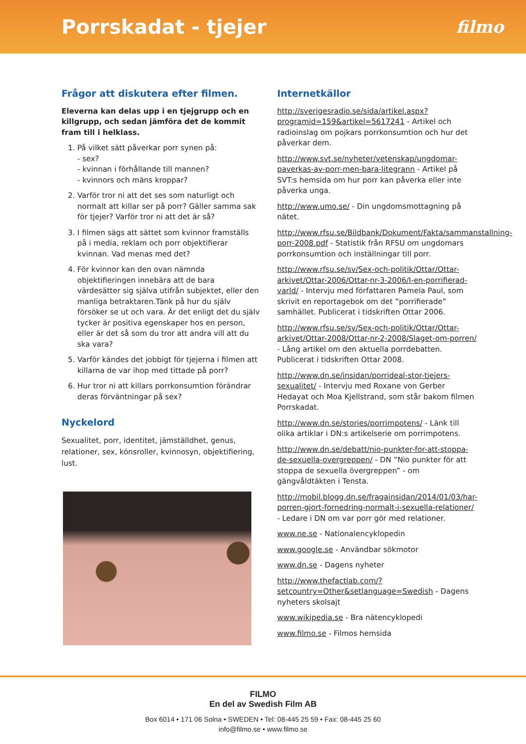Porrskadat - tjejer
filmo
Frågor att diskutera efter filmen.
Eleverna kan delas upp i en tjejgrupp och en killgrupp, och sedan jämföra det de kommit fram till i helklass.
1. På vilket sätt påverkar porr synen på:
- sex?
- kvinnan i förhållande till mannen?
- kvinnors och mäns kroppar?
2. Varför tror ni att det ses som naturligt och normalt att killar ser på porr? Gäller samma sak för tjejer? Varför tror ni att det är så?
3. I filmen sägs att sättet som kvinnor framställs på i media, reklam och porr objektifierar kvinnan. Vad menas med det?
4. För kvinnor kan den ovan nämnda objektifieringen innebära att de bara värdesätter sig själva utifrån subjektet, eller den manliga betraktaren.Tänk på hur du själv försöker se ut och vara. Är det enligt det du själv tycker är positiva egenskaper hos en person, eller är det så som du tror att andra vill att du ska vara?
5. Varför kändes det jobbigt för tjejerna i filmen att killarna de var ihop med tittade på porr?
6. Hur tror ni att killars porrkonsumtion förändrar deras förväntningar på sex?
Nyckelord
Sexualitet, porr, identitet, jämställdhet, genus, relationer, sex, könsroller, kvinnosyn, objektifiering, lust.
Internetkällor
http://sverigesradio.se/sida/artikel.aspx?programid=159&artikel=5617241 - Artikel och radioinslag om pojkars porrkonsumtion och hur det påverkar dem.
http://www.svt.se/nyheter/vetenskap/ungdomar-paverkas-av-porr-men-bara-litegrann - Artikel på SVT:s hemsida om hur porr kan påverka eller inte påverka unga.
http://www.umo.se/ - Din ungdomsmottagning på nätet.
http://www.rfsu.se/Bildbank/Dokument/Fakta/sammanstallning-porr-2008.pdf - Statistik från RFSU om ungdomars porrkonsumtion och inställningar till porr.
http://www.rfsu.se/sv/Sex-och-politik/Ottar/Ottar-arkivet/Ottar-2006/Ottar-nr-3-2006/I-en-porrifierad-varld/ - Intervju med författaren Pamela Paul, som skrivit en reportagebok om det ”porrifierade” samhället. Publicerat i tidskriften Ottar 2006.
http://www.rfsu.se/sv/Sex-och-politik/Ottar/Ottar-arkivet/Ottar-2008/Ottar-nr-2-2008/Slaget-om-porren/ - Lång artikel om den aktuella porrdebatten. Publicerat i tidskriften Ottar 2008.
http://www.dn.se/insidan/porrideal-stor-tjejers-sexualitet/ - Intervju med Roxane von Gerber Hedayat och Moa Kjellstrand, som står bakom filmen Porrskadat.
http://www.dn.se/stories/porrimpotens/ - Länk till olika artiklar i DN:s artikelserie om porrimpotens.
http://www.dn.se/debatt/nio-punkter-for-att-stoppa-de-sexuella-overgreppen/ - DN ”Nio punkter för att stoppa de sexuella övergreppen” - om gängvåldtäkten i Tensta.
http://mobil.blogg.dn.se/fragainsidan/2014/01/03/har-porren-gjort-fornedring-normalt-i-sexuella-relationer/ - Ledare i DN om var porr gör med relationer.
www.ne.se - Nationalencyklopedin
www.google.se - Användbar sökmotor
www.dn.se - Dagens nyheter
http://www.thefactlab.com/?setcountry=Other&setlanguage=Swedish - Dagens nyheters skolsajt
www.wikipedia.se - Bra nätencyklopedi
www.filmo.se - Filmos hemsida
FILMO
En del av Swedish Film AB
Box 6014 • 171 06 Solna • SWEDEN • Tel: 08-445 25 59 • Fax: 08-445 25 60
info@filmo.se • www.filmo.se